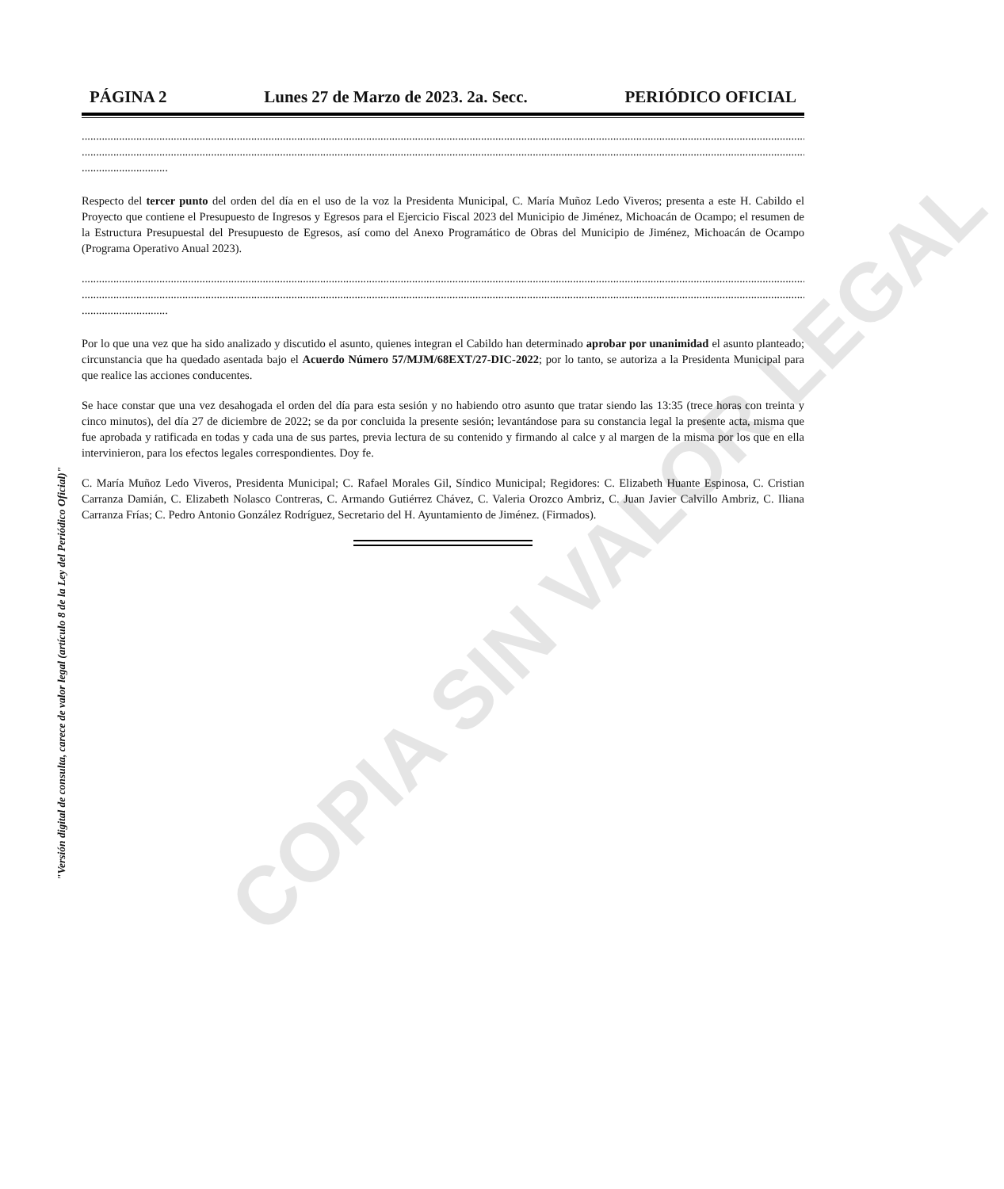COPIA SIN VALOR LEGAL
"Versión digital de consulta, carece de valor legal (artículo 8 de la Ley del Periódico Oficial)"
PÁGINA 2 Lunes 27 de Marzo de 2023. 2a. Secc. PERIÓDICO OFICIAL
....................................................................................................................................................................................................................................................................
....................................................................................................................................................................................................................................................................
..............................
Respecto del tercer punto del orden del día en el uso de la voz la Presidenta Municipal, C. María Muñoz Ledo Viveros; presenta a este H. Cabildo el Proyecto que contiene el Presupuesto de Ingresos y Egresos para el Ejercicio Fiscal 2023 del Municipio de Jiménez, Michoacán de Ocampo; el resumen de la Estructura Presupuestal del Presupuesto de Egresos, así como del Anexo Programático de Obras del Municipio de Jiménez, Michoacán de Ocampo (Programa Operativo Anual 2023).
....................................................................................................................................................................................................................................................................
....................................................................................................................................................................................................................................................................
..............................
Por lo que una vez que ha sido analizado y discutido el asunto, quienes integran el Cabildo han determinado aprobar por unanimidad el asunto planteado; circunstancia que ha quedado asentada bajo el Acuerdo Número 57/MJM/68EXT/27-DIC-2022; por lo tanto, se autoriza a la Presidenta Municipal para que realice las acciones conducentes.
Se hace constar que una vez desahogada el orden del día para esta sesión y no habiendo otro asunto que tratar siendo las 13:35 (trece horas con treinta y cinco minutos), del día 27 de diciembre de 2022; se da por concluida la presente sesión; levantándose para su constancia legal la presente acta, misma que fue aprobada y ratificada en todas y cada una de sus partes, previa lectura de su contenido y firmando al calce y al margen de la misma por los que en ella intervinieron, para los efectos legales correspondientes. Doy fe.
C. María Muñoz Ledo Viveros, Presidenta Municipal; C. Rafael Morales Gil, Síndico Municipal; Regidores: C. Elizabeth Huante Espinosa, C. Cristian Carranza Damián, C. Elizabeth Nolasco Contreras, C. Armando Gutiérrez Chávez, C. Valeria Orozco Ambriz, C. Juan Javier Calvillo Ambriz, C. Iliana Carranza Frías; C. Pedro Antonio González Rodríguez, Secretario del H. Ayuntamiento de Jiménez. (Firmados).